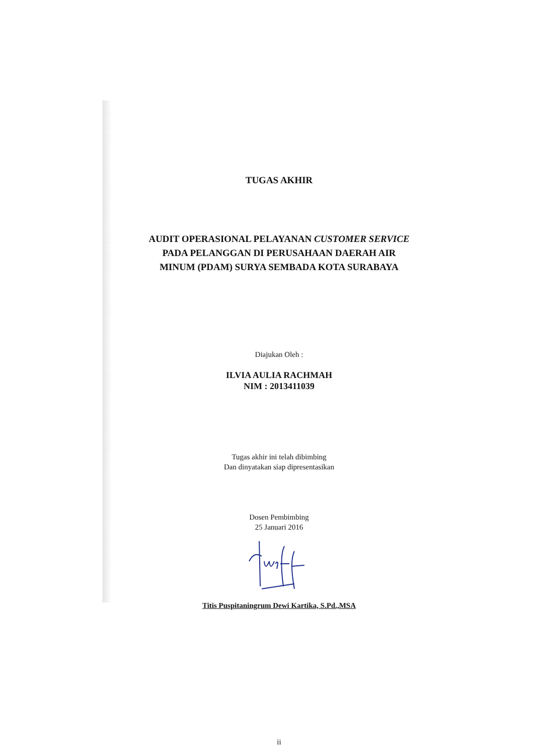TUGAS AKHIR
AUDIT OPERASIONAL PELAYANAN CUSTOMER SERVICE
PADA PELANGGAN DI PERUSAHAAN DAERAH AIR
MINUM (PDAM) SURYA SEMBADA KOTA SURABAYA
Diajukan Oleh :
ILVIA AULIA RACHMAH
NIM : 2013411039
Tugas akhir ini telah dibimbing
Dan dinyatakan siap dipresentasikan
Dosen Pembimbing
25 Januari 2016
Titis Puspitaningrum Dewi Kartika, S.Pd.,MSA
ii